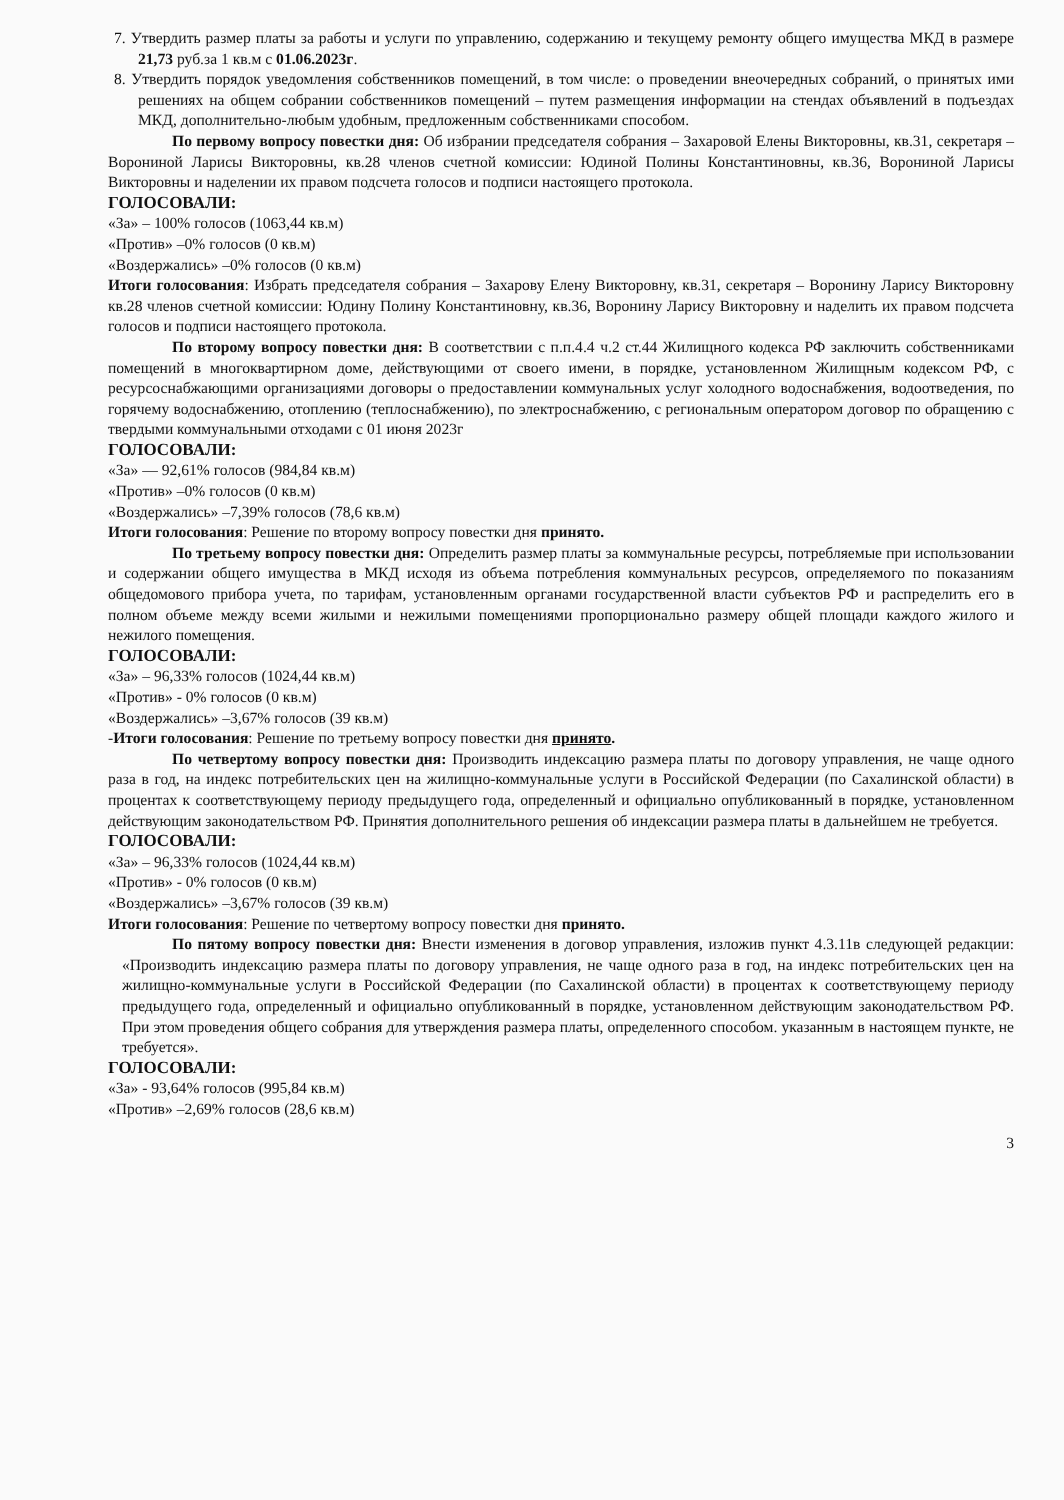7. Утвердить размер платы за работы и услуги по управлению, содержанию и текущему ремонту общего имущества МКД в размере 21,73 руб.за 1 кв.м с 01.06.2023г.
8. Утвердить порядок уведомления собственников помещений, в том числе: о проведении внеочередных собраний, о принятых ими решениях на общем собрании собственников помещений – путем размещения информации на стендах объявлений в подъездах МКД, дополнительно-любым удобным, предложенным собственниками способом.
По первому вопросу повестки дня: Об избрании председателя собрания – Захаровой Елены Викторовны, кв.31, секретаря – Ворониной Ларисы Викторовны, кв.28 членов счетной комиссии: Юдиной Полины Константиновны, кв.36, Ворониной Ларисы Викторовны и наделении их правом подсчета голосов и подписи настоящего протокола.
ГОЛОСОВАЛИ:
«За» – 100% голосов (1063,44 кв.м)
«Против» –0% голосов (0 кв.м)
«Воздержались» –0% голосов (0 кв.м)
Итоги голосования: Избрать председателя собрания – Захарову Елену Викторовну, кв.31, секретаря – Воронину Ларису Викторовну кв.28 членов счетной комиссии: Юдину Полину Константиновну, кв.36, Воронину Ларису Викторовну и наделить их правом подсчета голосов и подписи настоящего протокола.
По второму вопросу повестки дня: В соответствии с п.п.4.4 ч.2 ст.44 Жилищного кодекса РФ заключить собственниками помещений в многоквартирном доме, действующими от своего имени, в порядке, установленном Жилищным кодексом РФ, с ресурсоснабжающими организациями договоры о предоставлении коммунальных услуг холодного водоснабжения, водоотведения, по горячему водоснабжению, отоплению (теплоснабжению), по электроснабжению, с региональным оператором договор по обращению с твердыми коммунальными отходами с 01 июня 2023г
ГОЛОСОВАЛИ:
«За» — 92,61% голосов (984,84 кв.м)
«Против» –0% голосов (0 кв.м)
«Воздержались» –7,39% голосов (78,6 кв.м)
Итоги голосования: Решение по второму вопросу повестки дня принято.
По третьему вопросу повестки дня: Определить размер платы за коммунальные ресурсы, потребляемые при использовании и содержании общего имущества в МКД исходя из объема потребления коммунальных ресурсов, определяемого по показаниям общедомового прибора учета, по тарифам, установленным органами государственной власти субъектов РФ и распределить его в полном объеме между всеми жилыми и нежилыми помещениями пропорционально размеру общей площади каждого жилого и нежилого помещения.
ГОЛОСОВАЛИ:
«За» – 96,33% голосов (1024,44 кв.м)
«Против» - 0% голосов (0 кв.м)
«Воздержались» –3,67% голосов (39 кв.м)
-Итоги голосования: Решение по третьему вопросу повестки дня принято.
По четвертому вопросу повестки дня: Производить индексацию размера платы по договору управления, не чаще одного раза в год, на индекс потребительских цен на жилищно-коммунальные услуги в Российской Федерации (по Сахалинской области) в процентах к соответствующему периоду предыдущего года, определенный и официально опубликованный в порядке, установленном действующим законодательством РФ. Принятия дополнительного решения об индексации размера платы в дальнейшем не требуется.
ГОЛОСОВАЛИ:
«За» – 96,33% голосов (1024,44 кв.м)
«Против» - 0% голосов (0 кв.м)
«Воздержались» –3,67% голосов (39 кв.м)
Итоги голосования: Решение по четвертому вопросу повестки дня принято.
По пятому вопросу повестки дня: Внести изменения в договор управления, изложив пункт 4.3.11в следующей редакции: «Производить индексацию размера платы по договору управления, не чаще одного раза в год, на индекс потребительских цен на жилищно-коммунальные услуги в Российской Федерации (по Сахалинской области) в процентах к соответствующему периоду предыдущего года, определенный и официально опубликованный в порядке, установленном действующим законодательством РФ. При этом проведения общего собрания для утверждения размера платы, определенного способом. указанным в настоящем пункте, не требуется».
ГОЛОСОВАЛИ:
«За» - 93,64% голосов (995,84 кв.м)
«Против» –2,69% голосов (28,6 кв.м)
3